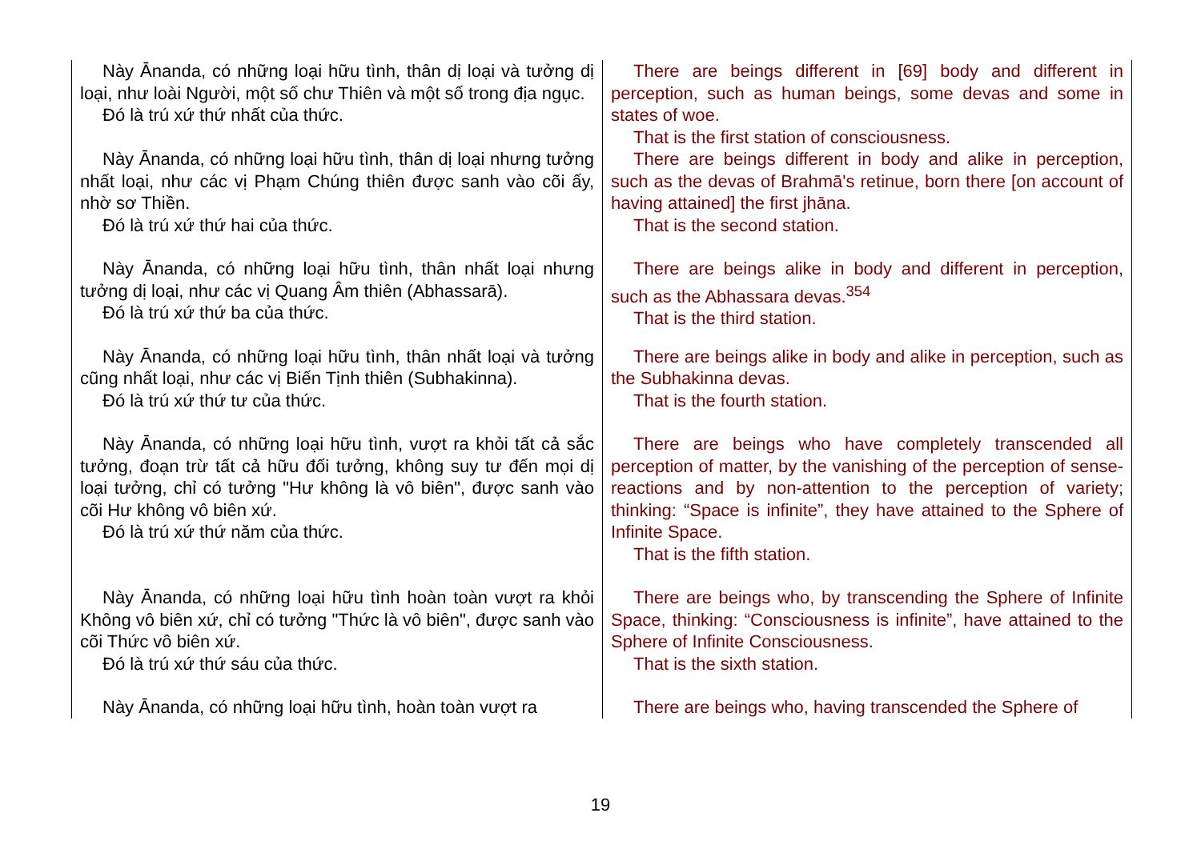| Này Ānanda, có những loại hữu tình, thân dị loại và tưởng dị loại, như loài Người, một số chư Thiên và một số trong địa ngục. Đó là trú xứ thứ nhất của thức. | There are beings different in [69] body and different in perception, such as human beings, some devas and some in states of woe. That is the first station of consciousness. |
| Này Ānanda, có những loại hữu tình, thân dị loại nhưng tưởng nhất loại, như các vị Phạm Chúng thiên được sanh vào cõi ấy, nhờ sơ Thiền. Đó là trú xứ thứ hai của thức. | There are beings different in body and alike in perception, such as the devas of Brahmā's retinue, born there [on account of having attained] the first jhāna. That is the second station. |
| Này Ānanda, có những loại hữu tình, thân nhất loại nhưng tưởng dị loại, như các vị Quang Âm thiên (Abhassarā). Đó là trú xứ thứ ba của thức. | There are beings alike in body and different in perception, such as the Abhassara devas.<sup>354</sup> That is the third station. |
| Này Ānanda, có những loại hữu tình, thân nhất loại và tưởng cũng nhất loại, như các vị Biến Tịnh thiên (Subhakinna). Đó là trú xứ thứ tư của thức. | There are beings alike in body and alike in perception, such as the Subhakinna devas. That is the fourth station. |
| Này Ānanda, có những loại hữu tình, vượt ra khỏi tất cả sắc tưởng, đoạn trừ tất cả hữu đối tưởng, không suy tư đến mọi dị loại tưởng, chỉ có tưởng "Hư không là vô biên", được sanh vào cõi Hư không vô biên xứ. Đó là trú xứ thứ năm của thức. | There are beings who have completely transcended all perception of matter, by the vanishing of the perception of sense-reactions and by non-attention to the perception of variety; thinking: “Space is infinite”, they have attained to the Sphere of Infinite Space. That is the fifth station. |
| Này Ānanda, có những loại hữu tình hoàn toàn vượt ra khỏi Không vô biên xứ, chỉ có tưởng "Thức là vô biên", được sanh vào cõi Thức vô biên xứ. Đó là trú xứ thứ sáu của thức. | There are beings who, by transcending the Sphere of Infinite Space, thinking: “Consciousness is infinite”, have attained to the Sphere of Infinite Consciousness. That is the sixth station. |
| Này Ānanda, có những loại hữu tình, hoàn toàn vượt ra | There are beings who, having transcended the Sphere of |
19